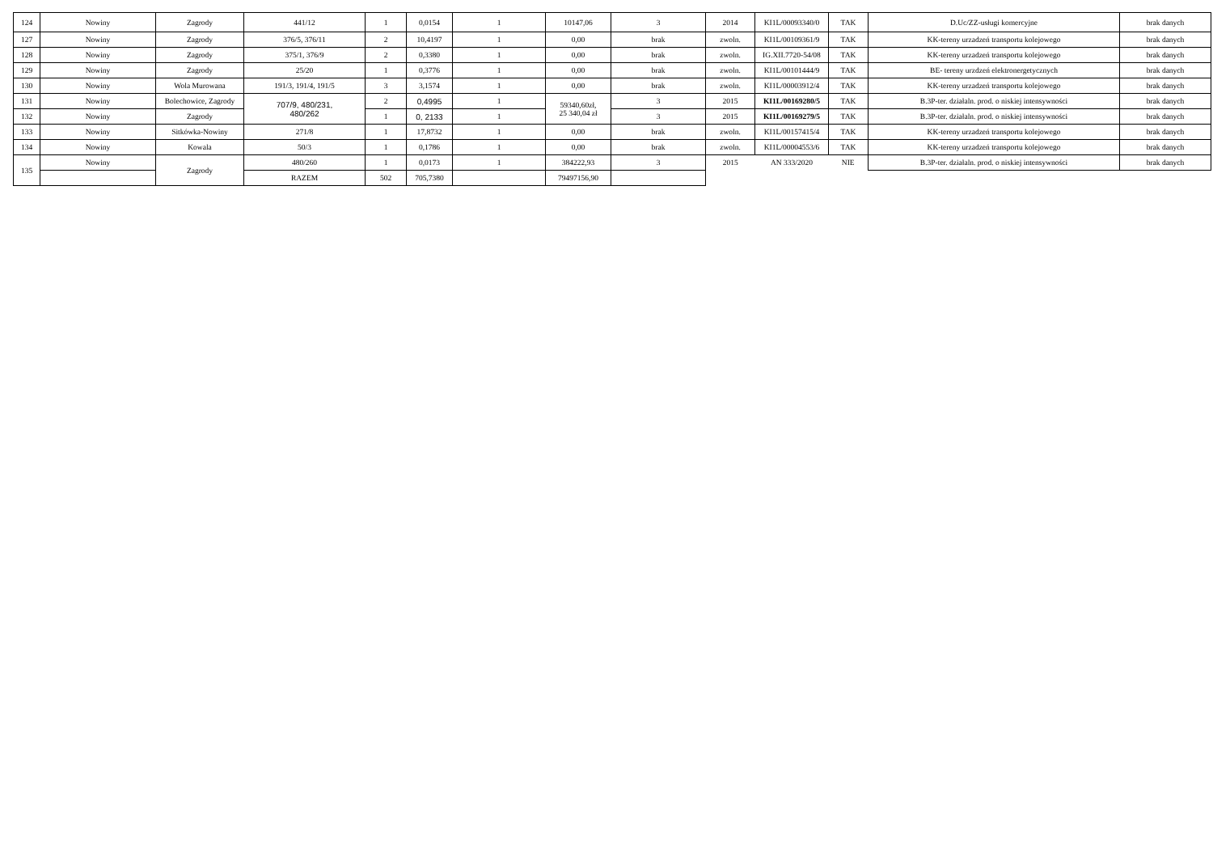| 124 | Nowiny | Zagrody | 441/12 | 1 | 0,0154 | 1 | 10147,06 | 3 | 2014 | KI1L/00093340/0 | TAK | D.Uc/ZZ-usługi komercyjne | brak danych |
| 127 | Nowiny | Zagrody | 376/5, 376/11 | 2 | 10,4197 | 1 | 0,00 | brak | zwoln. | KI1L/00109361/9 | TAK | KK-tereny urzadzeń transportu kolejowego | brak danych |
| 128 | Nowiny | Zagrody | 375/1, 376/9 | 2 | 0,3380 | 1 | 0,00 | brak | zwoln. | IG.XII.7720-54/08 | TAK | KK-tereny urzadzeń transportu kolejowego | brak danych |
| 129 | Nowiny | Zagrody | 25/20 | 1 | 0,3776 | 1 | 0,00 | brak | zwoln. | KI1L/00101444/9 | TAK | BE- tereny urzdzeń elektronergetycznych | brak danych |
| 130 | Nowiny | Wola Murowana | 191/3, 191/4, 191/5 | 3 | 3,1574 | 1 | 0,00 | brak | zwoln. | KI1L/00003912/4 | TAK | KK-tereny urzadzeń transportu kolejowego | brak danych |
| 131 | Nowiny | Bolechowice, Zagrody | 707/9, 480/231, 480/262 | 2 | 0,4995 | 1 | 59340,60zł, 25 340,04 zł | 3 | 2015 | KI1L/00169280/5 | TAK | B.3P-ter. działaln. prod. o niskiej intensywności | brak danych |
| 132 | Nowiny | Zagrody | | 1 | 0, 2133 | 1 | | 3 | 2015 | KI1L/00169279/5 | TAK | B.3P-ter. działaln. prod. o niskiej intensywności | brak danych |
| 133 | Nowiny | Sitkówka-Nowiny | 271/8 | 1 | 17,8732 | 1 | 0,00 | brak | zwoln. | KI1L/00157415/4 | TAK | KK-tereny urzadzeń transportu kolejowego | brak danych |
| 134 | Nowiny | Kowala | 50/3 | 1 | 0,1786 | 1 | 0,00 | brak | zwoln. | KI1L/00004553/6 | TAK | KK-tereny urzadzeń transportu kolejowego | brak danych |
| 135 | Nowiny | Zagrody | 480/260 | 1 | 0,0173 | 1 | 384222,93 | 3 | 2015 | AN 333/2020 | NIE | B.3P-ter. działaln. prod. o niskiej intensywności | brak danych |
| | | | RAZEM | 502 | 705,7380 | | 79497156,90 | | | | | | |